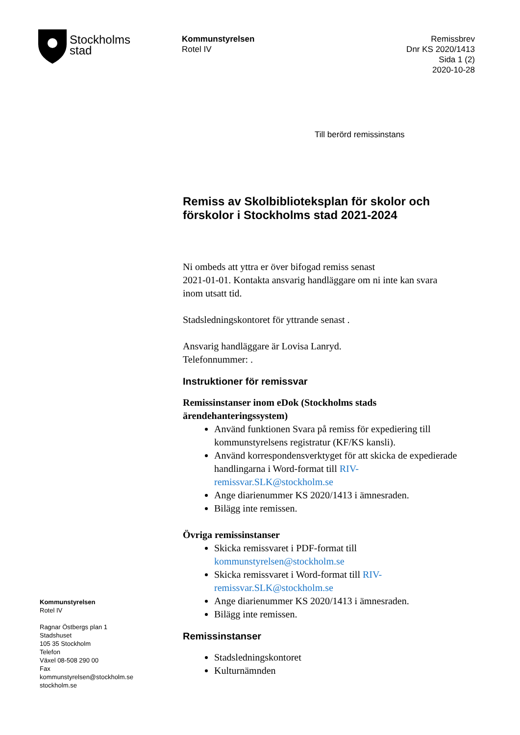Stockholms
stad
Kommunstyrelsen
Rotel IV
Remissbrev
Dnr KS 2020/1413
Sida 1 (2)
2020-10-28
Till berörd remissinstans
Remiss av Skolbiblioteksplan för skolor och förskolor i Stockholms stad 2021-2024
Ni ombeds att yttra er över bifogad remiss senast
2021-01-01. Kontakta ansvarig handläggare om ni inte kan svara inom utsatt tid.
Stadsledningskontoret för yttrande senast .
Ansvarig handläggare är Lovisa Lanryd.
Telefonnummer: .
Instruktioner för remissvar
Remissinstanser inom eDok (Stockholms stads ärendehanteringssystem)
Använd funktionen Svara på remiss för expediering till kommunstyrelsens registratur (KF/KS kansli).
Använd korrespondensverktyget för att skicka de expedierade handlingarna i Word-format till RIV-remissvar.SLK@stockholm.se
Ange diarienummer KS 2020/1413 i ämnesraden.
Bilägg inte remissen.
Övriga remissinstanser
Skicka remissvaret i PDF-format till kommunstyrelsen@stockholm.se
Skicka remissvaret i Word-format till RIV-remissvar.SLK@stockholm.se
Ange diarienummer KS 2020/1413 i ämnesraden.
Bilägg inte remissen.
Remissinstanser
Stadsledningskontoret
Kulturnämnden
Kommunstyrelsen
Rotel IV
Ragnar Östbergs plan 1
Stadshuset
105 35 Stockholm
Telefon
Växel 08-508 290 00
Fax
kommunstyrelsen@stockholm.se
stockholm.se